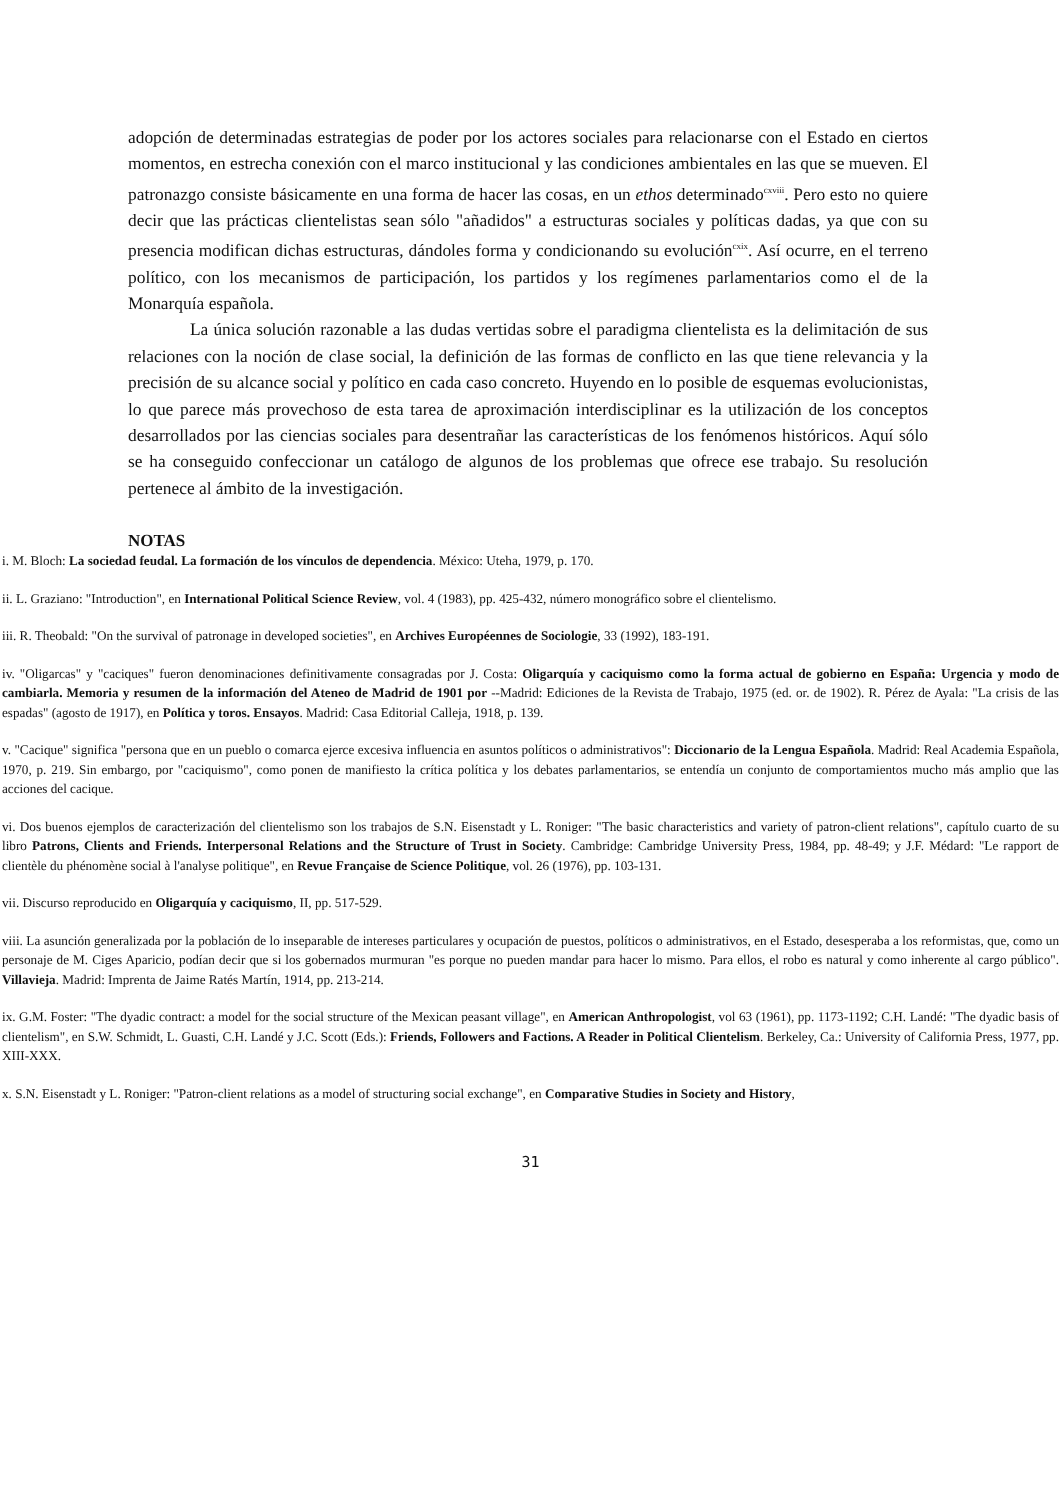adopción de determinadas estrategias de poder por los actores sociales para relacionarse con el Estado en ciertos momentos, en estrecha conexión con el marco institucional y las condiciones ambientales en las que se mueven. El patronazgo consiste básicamente en una forma de hacer las cosas, en un ethos determinado<sup>cxviii</sup>. Pero esto no quiere decir que las prácticas clientelistas sean sólo "añadidos" a estructuras sociales y políticas dadas, ya que con su presencia modifican dichas estructuras, dándoles forma y condicionando su evolución<sup>cxix</sup>. Así ocurre, en el terreno político, con los mecanismos de participación, los partidos y los regímenes parlamentarios como el de la Monarquía española.
La única solución razonable a las dudas vertidas sobre el paradigma clientelista es la delimitación de sus relaciones con la noción de clase social, la definición de las formas de conflicto en las que tiene relevancia y la precisión de su alcance social y político en cada caso concreto. Huyendo en lo posible de esquemas evolucionistas, lo que parece más provechoso de esta tarea de aproximación interdisciplinar es la utilización de los conceptos desarrollados por las ciencias sociales para desentrañar las características de los fenómenos históricos. Aquí sólo se ha conseguido confeccionar un catálogo de algunos de los problemas que ofrece ese trabajo. Su resolución pertenece al ámbito de la investigación.
NOTAS
i. M. Bloch: La sociedad feudal. La formación de los vínculos de dependencia. México: Uteha, 1979, p. 170.
ii. L. Graziano: "Introduction", en International Political Science Review, vol. 4 (1983), pp. 425-432, número monográfico sobre el clientelismo.
iii. R. Theobald: "On the survival of patronage in developed societies", en Archives Européennes de Sociologie, 33 (1992), 183-191.
iv. "Oligarcas" y "caciques" fueron denominaciones definitivamente consagradas por J. Costa: Oligarquía y caciquismo como la forma actual de gobierno en España: Urgencia y modo de cambiarla. Memoria y resumen de la información del Ateneo de Madrid de 1901 por --Madrid: Ediciones de la Revista de Trabajo, 1975 (ed. or. de 1902). R. Pérez de Ayala: "La crisis de las espadas" (agosto de 1917), en Política y toros. Ensayos. Madrid: Casa Editorial Calleja, 1918, p. 139.
v. "Cacique" significa "persona que en un pueblo o comarca ejerce excesiva influencia en asuntos políticos o administrativos": Diccionario de la Lengua Española. Madrid: Real Academia Española, 1970, p. 219. Sin embargo, por "caciquismo", como ponen de manifiesto la crítica política y los debates parlamentarios, se entendía un conjunto de comportamientos mucho más amplio que las acciones del cacique.
vi. Dos buenos ejemplos de caracterización del clientelismo son los trabajos de S.N. Eisenstadt y L. Roniger: "The basic characteristics and variety of patron-client relations", capítulo cuarto de su libro Patrons, Clients and Friends. Interpersonal Relations and the Structure of Trust in Society. Cambridge: Cambridge University Press, 1984, pp. 48-49; y J.F. Médard: "Le rapport de clientèle du phénomène social à l'analyse politique", en Revue Française de Science Politique, vol. 26 (1976), pp. 103-131.
vii. Discurso reproducido en Oligarquía y caciquismo, II, pp. 517-529.
viii. La asunción generalizada por la población de lo inseparable de intereses particulares y ocupación de puestos, políticos o administrativos, en el Estado, desesperaba a los reformistas, que, como un personaje de M. Ciges Aparicio, podían decir que si los gobernados murmuran "es porque no pueden mandar para hacer lo mismo. Para ellos, el robo es natural y como inherente al cargo público". Villavieja. Madrid: Imprenta de Jaime Ratés Martín, 1914, pp. 213-214.
ix. G.M. Foster: "The dyadic contract: a model for the social structure of the Mexican peasant village", en American Anthropologist, vol 63 (1961), pp. 1173-1192; C.H. Landé: "The dyadic basis of clientelism", en S.W. Schmidt, L. Guasti, C.H. Landé y J.C. Scott (Eds.): Friends, Followers and Factions. A Reader in Political Clientelism. Berkeley, Ca.: University of California Press, 1977, pp. XIII-XXX.
x. S.N. Eisenstadt y L. Roniger: "Patron-client relations as a model of structuring social exchange", en Comparative Studies in Society and History,
31